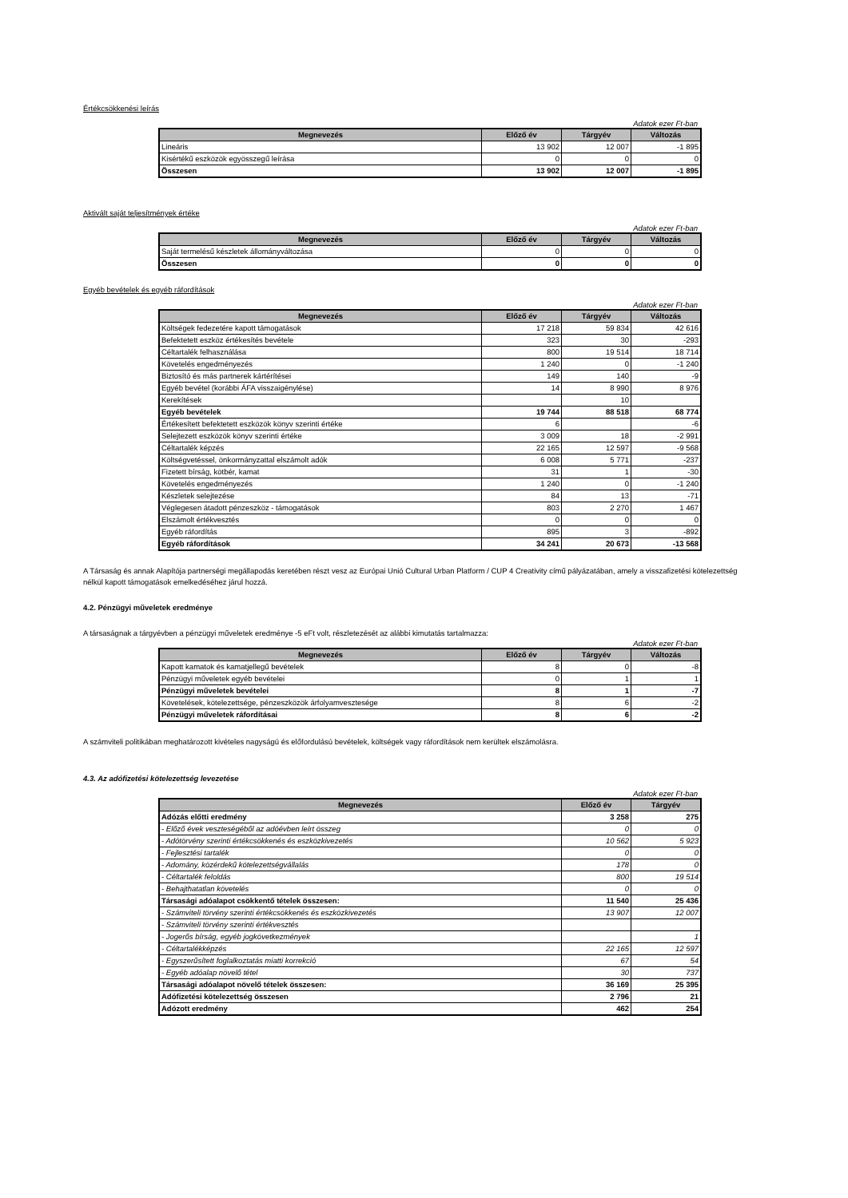Értékcsökkenési leírás
Adatok ezer Ft-ban
| Megnevezés | Előző év | Tárgyév | Változás |
| --- | --- | --- | --- |
| Lineáris | 13 902 | 12 007 | -1 895 |
| Kisértékű eszközök egyösszegű leírása | 0 | 0 | 0 |
| Összesen | 13 902 | 12 007 | -1 895 |
Aktivált saját teljesítmények értéke
Adatok ezer Ft-ban
| Megnevezés | Előző év | Tárgyév | Változás |
| --- | --- | --- | --- |
| Saját termelésű készletek állományváltozása | 0 | 0 | 0 |
| Összesen | 0 | 0 | 0 |
Egyéb bevételek és egyéb ráfordítások
Adatok ezer Ft-ban
| Megnevezés | Előző év | Tárgyév | Változás |
| --- | --- | --- | --- |
| Költségek fedezetére kapott támogatások | 17 218 | 59 834 | 42 616 |
| Befektetett eszköz értékesítés bevétele | 323 | 30 | -293 |
| Céltartalék felhasználása | 800 | 19 514 | 18 714 |
| Követelés engedményezés | 1 240 | 0 | -1 240 |
| Biztosító és más partnerek kártérítései | 149 | 140 | -9 |
| Egyéb bevétel (korábbi ÁFA visszaigénylése) | 14 | 8 990 | 8 976 |
| Kerekítések | | 10 | |
| Egyéb bevételek | 19 744 | 88 518 | 68 774 |
| Értékesített befektetett eszközök könyv szerinti értéke | 6 | | -6 |
| Selejtezett eszközök könyv szerinti értéke | 3 009 | 18 | -2 991 |
| Céltartalék képzés | 22 165 | 12 597 | -9 568 |
| Költségvetéssel, önkormányzattal elszámolt adók | 6 008 | 5 771 | -237 |
| Fizetett bírság, kötbér, kamat | 31 | 1 | -30 |
| Követelés engedményezés | 1 240 | 0 | -1 240 |
| Készletek selejtezése | 84 | 13 | -71 |
| Véglegesen átadott pénzeszköz - támogatások | 803 | 2 270 | 1 467 |
| Elszámolt értékvesztés | 0 | 0 | 0 |
| Egyéb ráfordítás | 895 | 3 | -892 |
| Egyéb ráfordítások | 34 241 | 20 673 | -13 568 |
A Társaság és annak Alapítója partnerségi megállapodás keretében részt vesz az Európai Unió Cultural Urban Platform / CUP 4 Creativity című pályázatában, amely a visszafizetési kötelezettség nélkül kapott támogatások emelkedéséhez járul hozzá.
4.2. Pénzügyi műveletek eredménye
A társaságnak a tárgyévben a pénzügyi műveletek eredménye -5 eFt volt, részletezését az alábbi kimutatás tartalmazza:
Adatok ezer Ft-ban
| Megnevezés | Előző év | Tárgyév | Változás |
| --- | --- | --- | --- |
| Kapott kamatok és kamatjellegű bevételek | 8 | 0 | -8 |
| Pénzügyi műveletek egyéb bevételei | 0 | 1 | 1 |
| Pénzügyi műveletek bevételei | 8 | 1 | -7 |
| Követelések, kötelezettsége, pénzeszközök árfolyamvesztesége | 8 | 6 | -2 |
| Pénzügyi műveletek ráfordításai | 8 | 6 | -2 |
A számviteli politikában meghatározott kivételes nagyságú és előfordulású bevételek, költségek vagy ráfordítások nem kerültek elszámolásra.
4.3. Az adófizetési kötelezettség levezetése
Adatok ezer Ft-ban
| Megnevezés | Előző év | Tárgyév |
| --- | --- | --- |
| Adózás előtti eredmény | 3 258 | 275 |
| - Előző évek veszteségéből az adóévben leírt összeg | 0 | 0 |
| - Adótörvény szerinti értékcsökkenés és eszközkivezetés | 10 562 | 5 923 |
| - Fejlesztési tartalék | 0 | 0 |
| - Adomány, közérdekű kötelezettségvállalás | 178 | 0 |
| - Céltartalék feloldás | 800 | 19 514 |
| - Behajthatatlan követelés | 0 | 0 |
| Társasági adóalapot csökkentő tételek összesen: | 11 540 | 25 436 |
| - Számviteli törvény szerinti értékcsökkenés és eszközkivezetés | 13 907 | 12 007 |
| - Számviteli törvény szerinti értékvesztés | | |
| - Jogerős bírság, egyéb jogkövetkezmények | | 1 |
| - Céltartalékképzés | 22 165 | 12 597 |
| - Egyszerűsített foglalkoztatás miatti korrekció | 67 | 54 |
| - Egyéb adóalap növelő tétel | 30 | 737 |
| Társasági adóalapot növelő tételek összesen: | 36 169 | 25 395 |
| Adófizetési kötelezettség összesen | 2 796 | 21 |
| Adózott eredmény | 462 | 254 |